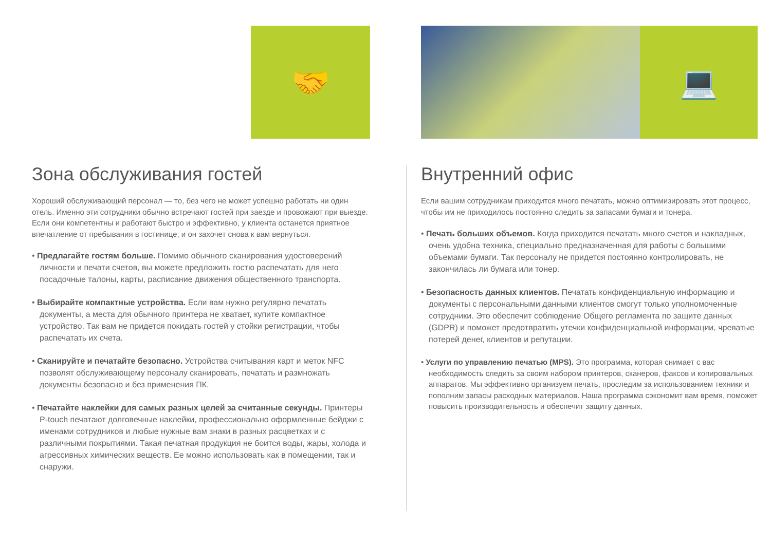🤝
Зона обслуживания гостей
Хороший обслуживающий персонал — то, без чего не может успешно работать ни один отель. Именно эти сотрудники обычно встречают гостей при заезде и провожают при выезде. Если они компетентны и работают быстро и эффективно, у клиента останется приятное впечатление от пребывания в гостинице, и он захочет снова к вам вернуться.
• Предлагайте гостям больше. Помимо обычного сканирования удостоверений личности и печати счетов, вы можете предложить гостю распечатать для него посадочные талоны, карты, расписание движения общественного транспорта.
• Выбирайте компактные устройства. Если вам нужно регулярно печатать документы, а места для обычного принтера не хватает, купите компактное устройство. Так вам не придется покидать гостей у стойки регистрации, чтобы распечатать их счета.
• Сканируйте и печатайте безопасно. Устройства считывания карт и меток NFC позволят обслуживающему персоналу сканировать, печатать и размножать документы безопасно и без применения ПК.
• Печатайте наклейки для самых разных целей за считанные секунды. Принтеры P-touch печатают долговечные наклейки, профессионально оформленные бейджи с именами сотрудников и любые нужные вам знаки в разных расцветках и с различными покрытиями. Такая печатная продукция не боится воды, жары, холода и агрессивных химических веществ. Ее можно использовать как в помещении, так и снаружи.
💻
Внутренний офис
Если вашим сотрудникам приходится много печатать, можно оптимизировать этот процесс, чтобы им не приходилось постоянно следить за запасами бумаги и тонера.
• Печать больших объемов. Когда приходится печатать много счетов и накладных, очень удобна техника, специально предназначенная для работы с большими объемами бумаги. Так персоналу не придется постоянно контролировать, не закончилась ли бумага или тонер.
• Безопасность данных клиентов. Печатать конфиденциальную информацию и документы с персональными данными клиентов смогут только уполномоченные сотрудники. Это обеспечит соблюдение Общего регламента по защите данных (GDPR) и поможет предотвратить утечки конфиденциальной информации, чреватые потерей денег, клиентов и репутации.
• Услуги по управлению печатью (MPS). Это программа, которая снимает с вас необходимость следить за своим набором принтеров, сканеров, факсов и копировальных аппаратов. Мы эффективно организуем печать, проследим за использованием техники и пополним запасы расходных материалов. Наша программа сэкономит вам время, поможет повысить производительность и обеспечит защиту данных.